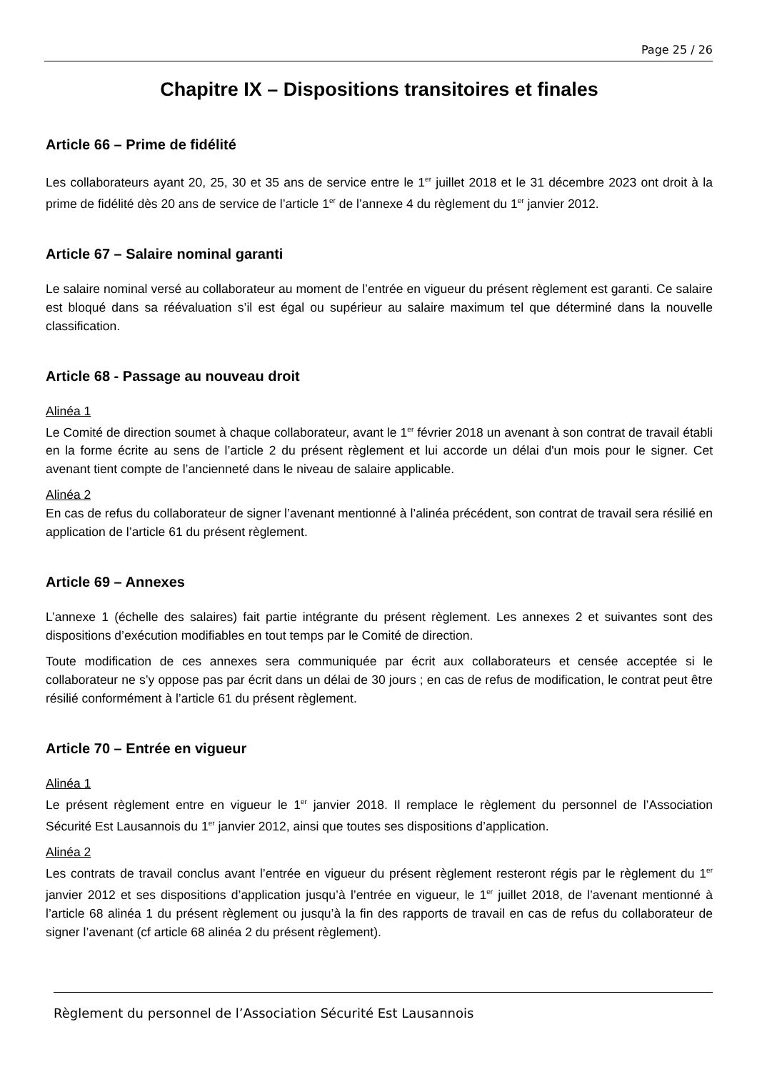Page 25 / 26
Chapitre IX – Dispositions transitoires et finales
Article 66 – Prime de fidélité
Les collaborateurs ayant 20, 25, 30 et 35 ans de service entre le 1<sup>er</sup> juillet 2018 et le 31 décembre 2023 ont droit à la prime de fidélité dès 20 ans de service de l’article 1<sup>er</sup> de l’annexe 4 du règlement du 1<sup>er</sup> janvier 2012.
Article 67 – Salaire nominal garanti
Le salaire nominal versé au collaborateur au moment de l’entrée en vigueur du présent règlement est garanti. Ce salaire est bloqué dans sa réévaluation s’il est égal ou supérieur au salaire maximum tel que déterminé dans la nouvelle classification.
Article 68 - Passage au nouveau droit
Alinéa 1
Le Comité de direction soumet à chaque collaborateur, avant le 1<sup>er</sup> février 2018 un avenant à son contrat de travail établi en la forme écrite au sens de l’article 2 du présent règlement et lui accorde un délai d'un mois pour le signer. Cet avenant tient compte de l’ancienneté dans le niveau de salaire applicable.
Alinéa 2
En cas de refus du collaborateur de signer l’avenant mentionné à l’alinéa précédent, son contrat de travail sera résilié en application de l’article 61 du présent règlement.
Article 69 – Annexes
L’annexe 1 (échelle des salaires) fait partie intégrante du présent règlement. Les annexes 2 et suivantes sont des dispositions d’exécution modifiables en tout temps par le Comité de direction.
Toute modification de ces annexes sera communiquée par écrit aux collaborateurs et censée acceptée si le collaborateur ne s’y oppose pas par écrit dans un délai de 30 jours ; en cas de refus de modification, le contrat peut être résilié conformément à l’article 61 du présent règlement.
Article 70 – Entrée en vigueur
Alinéa 1
Le présent règlement entre en vigueur le 1<sup>er</sup> janvier 2018. Il remplace le règlement du personnel de l’Association Sécurité Est Lausannois du 1<sup>er</sup> janvier 2012, ainsi que toutes ses dispositions d’application.
Alinéa 2
Les contrats de travail conclus avant l’entrée en vigueur du présent règlement resteront régis par le règlement du 1<sup>er</sup> janvier 2012 et ses dispositions d’application jusqu’à l’entrée en vigueur, le 1<sup>er</sup> juillet 2018, de l’avenant mentionné à l’article 68 alinéa 1 du présent règlement ou jusqu’à la fin des rapports de travail en cas de refus du collaborateur de signer l’avenant (cf article 68 alinéa 2 du présent règlement).
Règlement du personnel de l’Association Sécurité Est Lausannois